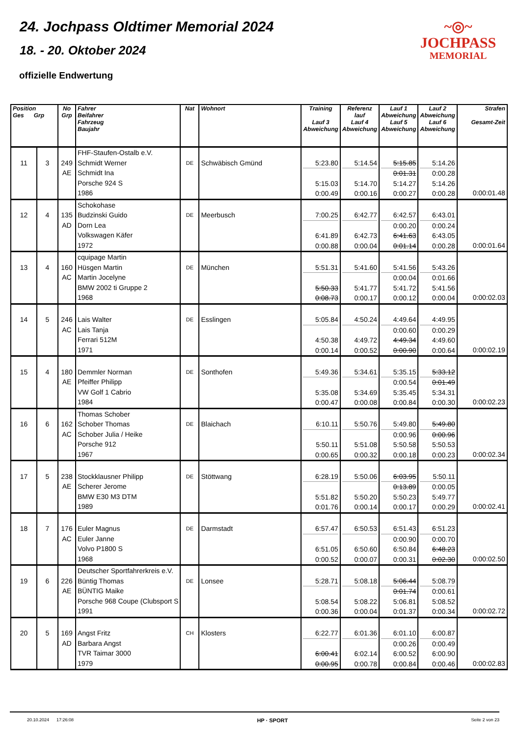24. Jochpass Oldtimer Memorial 2024
18. - 20. Oktober 2024
offizielle Endwertung
~◎~
JOCHPASS
MEMORIAL
| Position Ges Grp | | No Grp | Fahrer Beifahrer Fahrzeug Baujahr | Nat | Wohnort | Training Lauf 3 Abweichung | Referenz lauf Lauf 4 Abweichung | Lauf 1 Abweichung Lauf 5 Abweichung | Lauf 2 Abweichung Lauf 6 Abweichung | Strafen Gesamt-Zeit |
| --- | --- | --- | --- | --- | --- | --- | --- | --- | --- | --- |
| 11 | 3 | 249 AE | FHF-Staufen-Ostalb e.V. Schmidt Werner Schmidt Ina Porsche 924 S 1986 | DE | Schwäbisch Gmünd | 5:23.80 5:15.03 0:00.49 | 5:14.54 5:14.70 0:00.16 | 5:15.85 0:01.31 5:14.27 0:00.27 | 5:14.26 0:00.28 5:14.26 0:00.28 | 0:00:01.48 |
| 12 | 4 | 135 AD | Schokohase Budzinski Guido Dorn Lea Volkswagen Käfer 1972 | DE | Meerbusch | 7:00.25 6:41.89 0:00.88 | 6:42.77 6:42.73 0:00.04 | 6:42.57 0:00.20 6:41.63 0:01.14 | 6:43.01 0:00.24 6:43.05 0:00.28 | 0:00:01.64 |
| 13 | 4 | 160 AC | cquipage Martin Hüsgen Martin Martin Jocelyne BMW 2002 ti Gruppe 2 1968 | DE | München | 5:51.31 5:50.33 0:08.73 | 5:41.60 5:41.77 0:00.17 | 5:41.56 0:00.04 5:41.72 0:00.12 | 5:43.26 0:01.66 5:41.56 0:00.04 | 0:00:02.03 |
| 14 | 5 | 246 AC | Lais Walter Lais Tanja Ferrari 512M 1971 | DE | Esslingen | 5:05.84 4:50.38 0:00.14 | 4:50.24 4:49.72 0:00.52 | 4:49.64 0:00.60 4:49.34 0:00.90 | 4:49.95 0:00.29 4:49.60 0:00.64 | 0:00:02.19 |
| 15 | 4 | 180 AE | Demmler Norman Pfeiffer Philipp VW Golf 1 Cabrio 1984 | DE | Sonthofen | 5:49.36 5:35.08 0:00.47 | 5:34.61 5:34.69 0:00.08 | 5:35.15 0:00.54 5:35.45 0:00.84 | 5:33.12 0:01.49 5:34.31 0:00.30 | 0:00:02.23 |
| 16 | 6 | 162 AC | Thomas Schober Schober Thomas Schober Julia / Heike Porsche 912 1967 | DE | Blaichach | 6:10.11 5:50.11 0:00.65 | 5:50.76 5:51.08 0:00.32 | 5:49.80 0:00.96 5:50.58 0:00.18 | 5:49.80 0:00.96 5:50.53 0:00.23 | 0:00:02.34 |
| 17 | 5 | 238 AE | Stockklausner Philipp Scherer Jerome BMW E30 M3 DTM 1989 | DE | Stöttwang | 6:28.19 5:51.82 0:01.76 | 5:50.06 5:50.20 0:00.14 | 6:03.95 0:13.89 5:50.23 0:00.17 | 5:50.11 0:00.05 5:49.77 0:00.29 | 0:00:02.41 |
| 18 | 7 | 176 AC | Euler Magnus Euler Janne Volvo P1800 S 1968 | DE | Darmstadt | 6:57.47 6:51.05 0:00.52 | 6:50.53 6:50.60 0:00.07 | 6:51.43 0:00.90 6:50.84 0:00.31 | 6:51.23 0:00.70 6:48.23 0:02.30 | 0:00:02.50 |
| 19 | 6 | 226 AE | Deutscher Sportfahrerkreis e.V. Büntig Thomas BÜNTIG Maike Porsche 968 Coupe (Clubsport S 1991 | DE | Lonsee | 5:28.71 5:08.54 0:00.36 | 5:08.18 5:08.22 0:00.04 | 5:06.44 0:01.74 5:06.81 0:01.37 | 5:08.79 0:00.61 5:08.52 0:00.34 | 0:00:02.72 |
| 20 | 5 | 169 AD | Angst Fritz Barbara Angst TVR Taimar 3000 1979 | CH | Klosters | 6:22.77 6:00.41 0:00.95 | 6:01.36 6:02.14 0:00.78 | 6:01.10 0:00.26 6:00.52 0:00.84 | 6:00.87 0:00.49 6:00.90 0:00.46 | 0:00:02.83 |
20.10.2024 17:26:08 HP · SPORT Seite 2 von 23